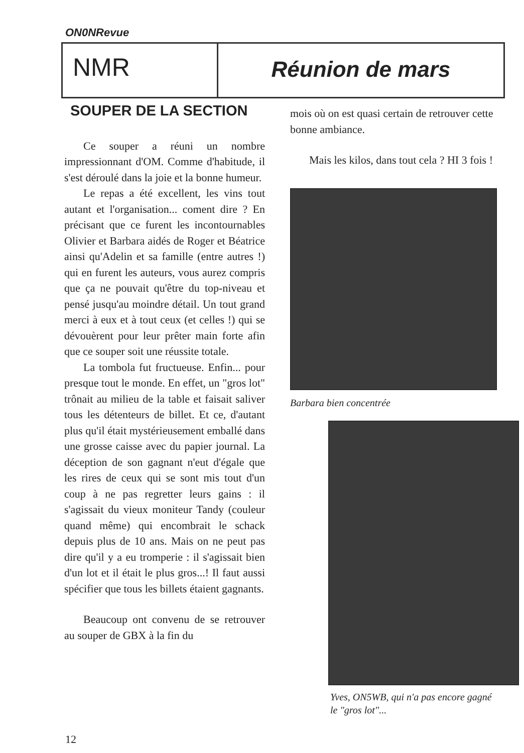ON0NRevue
NMR
Réunion de mars
SOUPER DE LA SECTION
Ce souper a réuni un nombre impressionnant d'OM. Comme d'habitude, il s'est déroulé dans la joie et la bonne humeur.
Le repas a été excellent, les vins tout autant et l'organisation... coment dire ? En précisant que ce furent les incontournables Olivier et Barbara aidés de Roger et Béatrice ainsi qu'Adelin et sa famille (entre autres !) qui en furent les auteurs, vous aurez compris que ça ne pouvait qu'être du top-niveau et pensé jusqu'au moindre détail. Un tout grand merci à eux et à tout ceux (et celles !) qui se dévouèrent pour leur prêter main forte afin que ce souper soit une réussite totale.
La tombola fut fructueuse. Enfin... pour presque tout le monde. En effet, un "gros lot" trônait au milieu de la table et faisait saliver tous les détenteurs de billet. Et ce, d'autant plus qu'il était mystérieusement emballé dans une grosse caisse avec du papier journal. La déception de son gagnant n'eut d'égale que les rires de ceux qui se sont mis tout d'un coup à ne pas regretter leurs gains : il s'agissait du vieux moniteur Tandy (couleur quand même) qui encombrait le schack depuis plus de 10 ans. Mais on ne peut pas dire qu'il y a eu tromperie : il s'agissait bien d'un lot et il était le plus gros...! Il faut aussi spécifier que tous les billets étaient gagnants.
Beaucoup ont convenu de se retrouver au souper de GBX à la fin du
mois où on est quasi certain de retrouver cette bonne ambiance.
Mais les kilos, dans tout cela ? HI 3 fois !
Barbara bien concentrée
Yves, ON5WB, qui n'a pas encore gagné le "gros lot"...
12